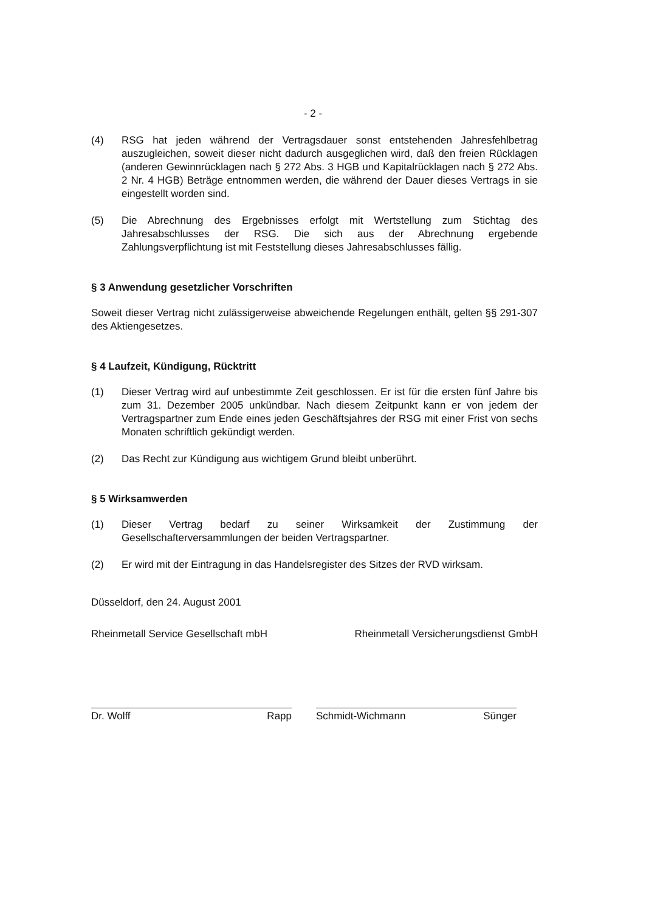- 2 -
(4) RSG hat jeden während der Vertragsdauer sonst entstehenden Jahresfehlbetrag auszugleichen, soweit dieser nicht dadurch ausgeglichen wird, daß den freien Rücklagen (anderen Gewinnrücklagen nach § 272 Abs. 3 HGB und Kapitalrücklagen nach § 272 Abs. 2 Nr. 4 HGB) Beträge entnommen werden, die während der Dauer dieses Vertrags in sie eingestellt worden sind.
(5) Die Abrechnung des Ergebnisses erfolgt mit Wertstellung zum Stichtag des Jahresabschlusses der RSG. Die sich aus der Abrechnung ergebende Zahlungsverpflichtung ist mit Feststellung dieses Jahresabschlusses fällig.
§ 3 Anwendung gesetzlicher Vorschriften
Soweit dieser Vertrag nicht zulässigerweise abweichende Regelungen enthält, gelten §§ 291-307 des Aktiengesetzes.
§ 4 Laufzeit, Kündigung, Rücktritt
(1) Dieser Vertrag wird auf unbestimmte Zeit geschlossen. Er ist für die ersten fünf Jahre bis zum 31. Dezember 2005 unkündbar. Nach diesem Zeitpunkt kann er von jedem der Vertragspartner zum Ende eines jeden Geschäftsjahres der RSG mit einer Frist von sechs Monaten schriftlich gekündigt werden.
(2) Das Recht zur Kündigung aus wichtigem Grund bleibt unberührt.
§ 5 Wirksamwerden
(1) Dieser Vertrag bedarf zu seiner Wirksamkeit der Zustimmung der Gesellschafterversammlungen der beiden Vertragspartner.
(2) Er wird mit der Eintragung in das Handelsregister des Sitzes der RVD wirksam.
Düsseldorf, den 24. August 2001
Rheinmetall Service Gesellschaft mbH Rheinmetall Versicherungsdienst GmbH
Dr. Wolff Rapp Schmidt-Wichmann Sünger